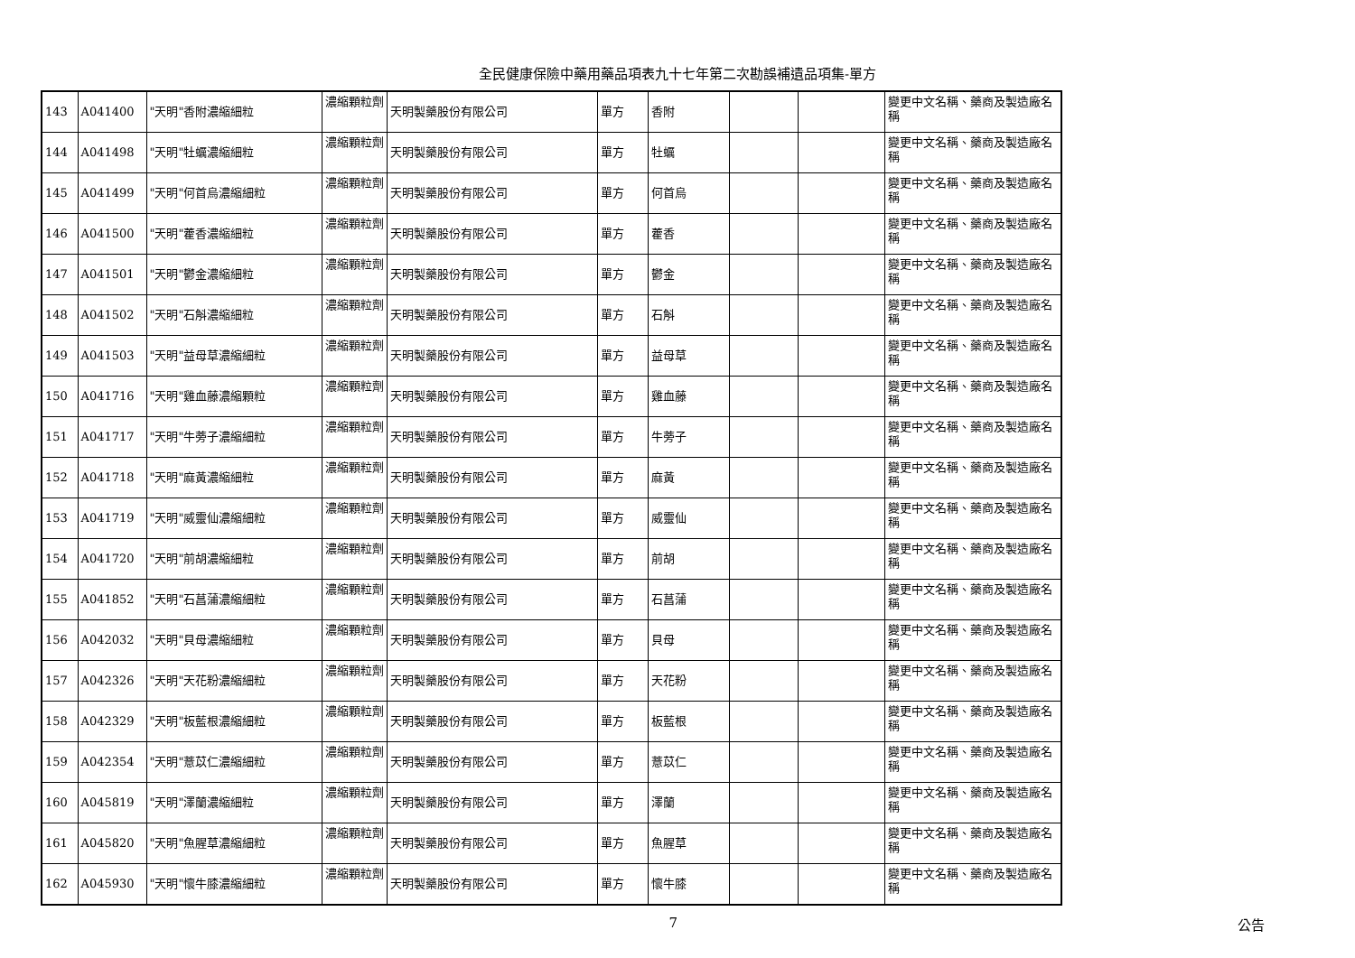全民健康保險中藥用藥品項表九十七年第二次勘誤補遺品項集-單方
| 143 | A041400 | "天明"香附濃縮細粒 | 濃縮顆粒劑 | 天明製藥股份有限公司 | 單方 | 香附 | | | 變更中文名稱、藥商及製造廠名稱 |
| 144 | A041498 | "天明"牡蠣濃縮細粒 | 濃縮顆粒劑 | 天明製藥股份有限公司 | 單方 | 牡蠣 | | | 變更中文名稱、藥商及製造廠名稱 |
| 145 | A041499 | "天明"何首烏濃縮細粒 | 濃縮顆粒劑 | 天明製藥股份有限公司 | 單方 | 何首烏 | | | 變更中文名稱、藥商及製造廠名稱 |
| 146 | A041500 | "天明"藿香濃縮細粒 | 濃縮顆粒劑 | 天明製藥股份有限公司 | 單方 | 藿香 | | | 變更中文名稱、藥商及製造廠名稱 |
| 147 | A041501 | "天明"鬱金濃縮細粒 | 濃縮顆粒劑 | 天明製藥股份有限公司 | 單方 | 鬱金 | | | 變更中文名稱、藥商及製造廠名稱 |
| 148 | A041502 | "天明"石斛濃縮細粒 | 濃縮顆粒劑 | 天明製藥股份有限公司 | 單方 | 石斛 | | | 變更中文名稱、藥商及製造廠名稱 |
| 149 | A041503 | "天明"益母草濃縮細粒 | 濃縮顆粒劑 | 天明製藥股份有限公司 | 單方 | 益母草 | | | 變更中文名稱、藥商及製造廠名稱 |
| 150 | A041716 | "天明"雞血藤濃縮顆粒 | 濃縮顆粒劑 | 天明製藥股份有限公司 | 單方 | 雞血藤 | | | 變更中文名稱、藥商及製造廠名稱 |
| 151 | A041717 | "天明"牛蒡子濃縮細粒 | 濃縮顆粒劑 | 天明製藥股份有限公司 | 單方 | 牛蒡子 | | | 變更中文名稱、藥商及製造廠名稱 |
| 152 | A041718 | "天明"麻黃濃縮細粒 | 濃縮顆粒劑 | 天明製藥股份有限公司 | 單方 | 麻黃 | | | 變更中文名稱、藥商及製造廠名稱 |
| 153 | A041719 | "天明"威靈仙濃縮細粒 | 濃縮顆粒劑 | 天明製藥股份有限公司 | 單方 | 威靈仙 | | | 變更中文名稱、藥商及製造廠名稱 |
| 154 | A041720 | "天明"前胡濃縮細粒 | 濃縮顆粒劑 | 天明製藥股份有限公司 | 單方 | 前胡 | | | 變更中文名稱、藥商及製造廠名稱 |
| 155 | A041852 | "天明"石菖蒲濃縮細粒 | 濃縮顆粒劑 | 天明製藥股份有限公司 | 單方 | 石菖蒲 | | | 變更中文名稱、藥商及製造廠名稱 |
| 156 | A042032 | "天明"貝母濃縮細粒 | 濃縮顆粒劑 | 天明製藥股份有限公司 | 單方 | 貝母 | | | 變更中文名稱、藥商及製造廠名稱 |
| 157 | A042326 | "天明"天花粉濃縮細粒 | 濃縮顆粒劑 | 天明製藥股份有限公司 | 單方 | 天花粉 | | | 變更中文名稱、藥商及製造廠名稱 |
| 158 | A042329 | "天明"板藍根濃縮細粒 | 濃縮顆粒劑 | 天明製藥股份有限公司 | 單方 | 板藍根 | | | 變更中文名稱、藥商及製造廠名稱 |
| 159 | A042354 | "天明"薏苡仁濃縮細粒 | 濃縮顆粒劑 | 天明製藥股份有限公司 | 單方 | 薏苡仁 | | | 變更中文名稱、藥商及製造廠名稱 |
| 160 | A045819 | "天明"澤蘭濃縮細粒 | 濃縮顆粒劑 | 天明製藥股份有限公司 | 單方 | 澤蘭 | | | 變更中文名稱、藥商及製造廠名稱 |
| 161 | A045820 | "天明"魚腥草濃縮細粒 | 濃縮顆粒劑 | 天明製藥股份有限公司 | 單方 | 魚腥草 | | | 變更中文名稱、藥商及製造廠名稱 |
| 162 | A045930 | "天明"懷牛膝濃縮細粒 | 濃縮顆粒劑 | 天明製藥股份有限公司 | 單方 | 懷牛膝 | | | 變更中文名稱、藥商及製造廠名稱 |
7 公告